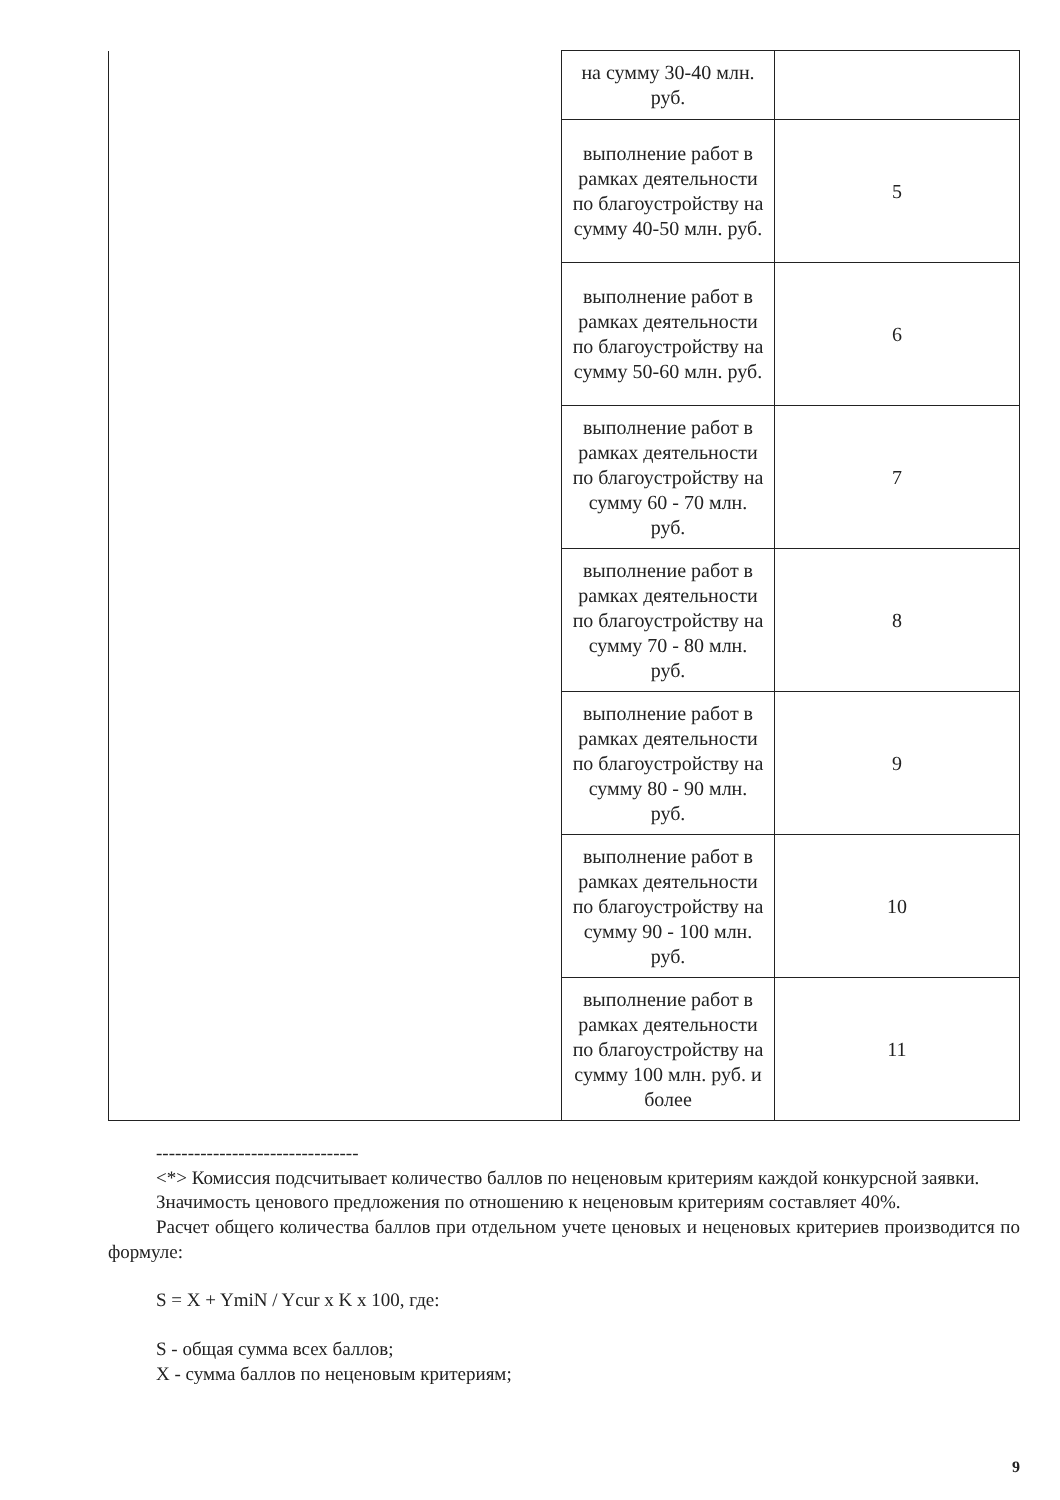| | на сумму 30-40 млн. руб. | |
| | выполнение работ в рамках деятельности по благоустройству на сумму 40-50 млн. руб. | 5 |
| | выполнение работ в рамках деятельности по благоустройству на сумму 50-60 млн. руб. | 6 |
| | выполнение работ в рамках деятельности по благоустройству на сумму 60 - 70 млн. руб. | 7 |
| | выполнение работ в рамках деятельности по благоустройству на сумму 70 - 80 млн. руб. | 8 |
| | выполнение работ в рамках деятельности по благоустройству на сумму 80 - 90 млн. руб. | 9 |
| | выполнение работ в рамках деятельности по благоустройству на сумму 90 - 100 млн. руб. | 10 |
| | выполнение работ в рамках деятельности по благоустройству на сумму 100 млн. руб. и более | 11 |
--------------------------------
<*> Комиссия подсчитывает количество баллов по неценовым критериям каждой конкурсной заявки.
Значимость ценового предложения по отношению к неценовым критериям составляет 40%.
Расчет общего количества баллов при отдельном учете ценовых и неценовых критериев производится по формуле:
S = X + YmiN / Ycur x K x 100, где:
S - общая сумма всех баллов;
X - сумма баллов по неценовым критериям;
9